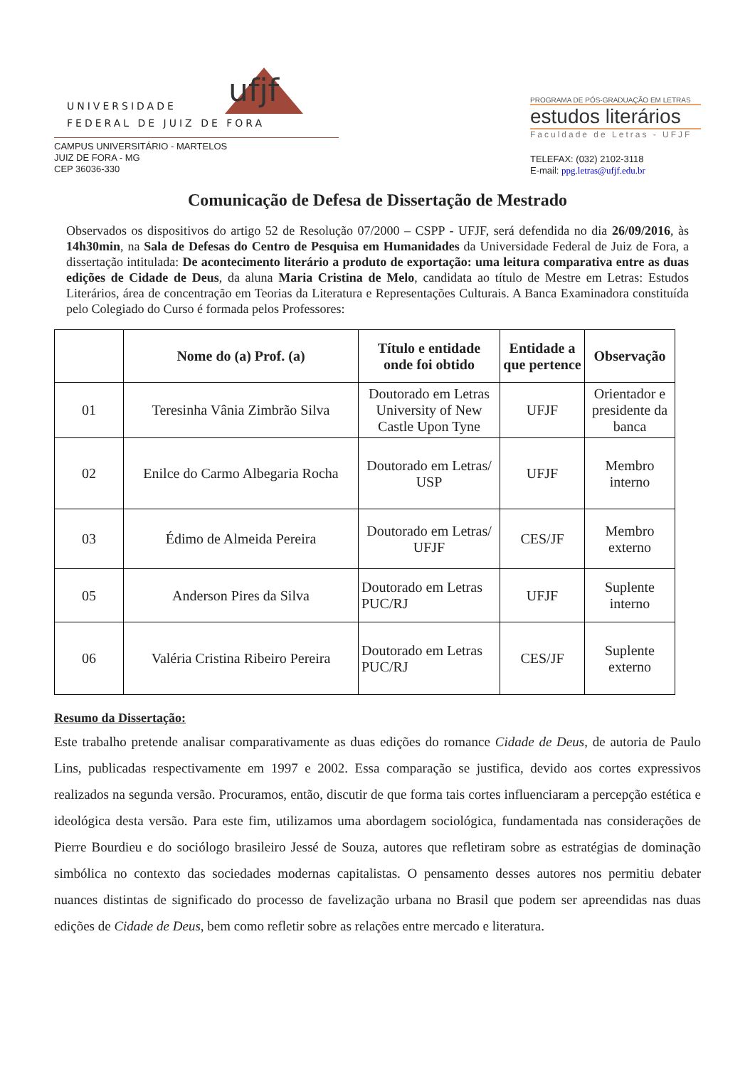UNIVERSIDADE
FEDERAL DE JUIZ DE FORA
ufjf
CAMPUS UNIVERSITÁRIO - MARTELOS
JUIZ DE FORA - MG
CEP 36036-330
PROGRAMA DE PÓS-GRADUAÇÃO EM LETRAS
estudos literários
Faculdade de Letras - UFJF
TELEFAX: (032) 2102-3118
E-mail: ppg.letras@ufjf.edu.br
Comunicação de Defesa de Dissertação de Mestrado
Observados os dispositivos do artigo 52 de Resolução 07/2000 – CSPP - UFJF, será defendida no dia 26/09/2016, às 14h30min, na Sala de Defesas do Centro de Pesquisa em Humanidades da Universidade Federal de Juiz de Fora, a dissertação intitulada: De acontecimento literário a produto de exportação: uma leitura comparativa entre as duas edições de Cidade de Deus, da aluna Maria Cristina de Melo, candidata ao título de Mestre em Letras: Estudos Literários, área de concentração em Teorias da Literatura e Representações Culturais. A Banca Examinadora constituída pelo Colegiado do Curso é formada pelos Professores:
| | Nome do (a) Prof. (a) | Título e entidade onde foi obtido | Entidade a que pertence | Observação |
| --- | --- | --- | --- | --- |
| 01 | Teresinha Vânia Zimbrão Silva | Doutorado em Letras University of New Castle Upon Tyne | UFJF | Orientador e presidente da banca |
| 02 | Enilce do Carmo Albegaria Rocha | Doutorado em Letras/ USP | UFJF | Membro interno |
| 03 | Édimo de Almeida Pereira | Doutorado em Letras/ UFJF | CES/JF | Membro externo |
| 05 | Anderson Pires da Silva | Doutorado em Letras PUC/RJ | UFJF | Suplente interno |
| 06 | Valéria Cristina Ribeiro Pereira | Doutorado em Letras PUC/RJ | CES/JF | Suplente externo |
Resumo da Dissertação:
Este trabalho pretende analisar comparativamente as duas edições do romance Cidade de Deus, de autoria de Paulo Lins, publicadas respectivamente em 1997 e 2002. Essa comparação se justifica, devido aos cortes expressivos realizados na segunda versão. Procuramos, então, discutir de que forma tais cortes influenciaram a percepção estética e ideológica desta versão. Para este fim, utilizamos uma abordagem sociológica, fundamentada nas considerações de Pierre Bourdieu e do sociólogo brasileiro Jessé de Souza, autores que refletiram sobre as estratégias de dominação simbólica no contexto das sociedades modernas capitalistas. O pensamento desses autores nos permitiu debater nuances distintas de significado do processo de favelização urbana no Brasil que podem ser apreendidas nas duas edições de Cidade de Deus, bem como refletir sobre as relações entre mercado e literatura.